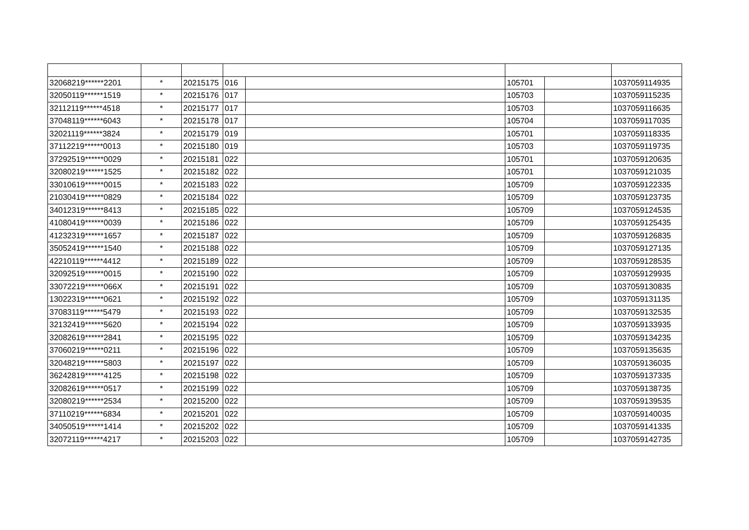| 32068219******2201 | * | 20215175 | 016 | | 105701 | | 1037059114935 |
| 32050119******1519 | * | 20215176 | 017 | | 105703 | | 1037059115235 |
| 32112119******4518 | * | 20215177 | 017 | | 105703 | | 1037059116635 |
| 37048119******6043 | * | 20215178 | 017 | | 105704 | | 1037059117035 |
| 32021119******3824 | * | 20215179 | 019 | | 105701 | | 1037059118335 |
| 37112219******0013 | * | 20215180 | 019 | | 105703 | | 1037059119735 |
| 37292519******0029 | * | 20215181 | 022 | | 105701 | | 1037059120635 |
| 32080219******1525 | * | 20215182 | 022 | | 105701 | | 1037059121035 |
| 33010619******0015 | * | 20215183 | 022 | | 105709 | | 1037059122335 |
| 21030419******0829 | * | 20215184 | 022 | | 105709 | | 1037059123735 |
| 34012319******8413 | * | 20215185 | 022 | | 105709 | | 1037059124535 |
| 41080419******0039 | * | 20215186 | 022 | | 105709 | | 1037059125435 |
| 41232319******1657 | * | 20215187 | 022 | | 105709 | | 1037059126835 |
| 35052419******1540 | * | 20215188 | 022 | | 105709 | | 1037059127135 |
| 42210119******4412 | * | 20215189 | 022 | | 105709 | | 1037059128535 |
| 32092519******0015 | * | 20215190 | 022 | | 105709 | | 1037059129935 |
| 33072219******066X | * | 20215191 | 022 | | 105709 | | 1037059130835 |
| 13022319******0621 | * | 20215192 | 022 | | 105709 | | 1037059131135 |
| 37083119******5479 | * | 20215193 | 022 | | 105709 | | 1037059132535 |
| 32132419******5620 | * | 20215194 | 022 | | 105709 | | 1037059133935 |
| 32082619******2841 | * | 20215195 | 022 | | 105709 | | 1037059134235 |
| 37060219******0211 | * | 20215196 | 022 | | 105709 | | 1037059135635 |
| 32048219******5803 | * | 20215197 | 022 | | 105709 | | 1037059136035 |
| 36242819******4125 | * | 20215198 | 022 | | 105709 | | 1037059137335 |
| 32082619******0517 | * | 20215199 | 022 | | 105709 | | 1037059138735 |
| 32080219******2534 | * | 20215200 | 022 | | 105709 | | 1037059139535 |
| 37110219******6834 | * | 20215201 | 022 | | 105709 | | 1037059140035 |
| 34050519******1414 | * | 20215202 | 022 | | 105709 | | 1037059141335 |
| 32072119******4217 | * | 20215203 | 022 | | 105709 | | 1037059142735 |